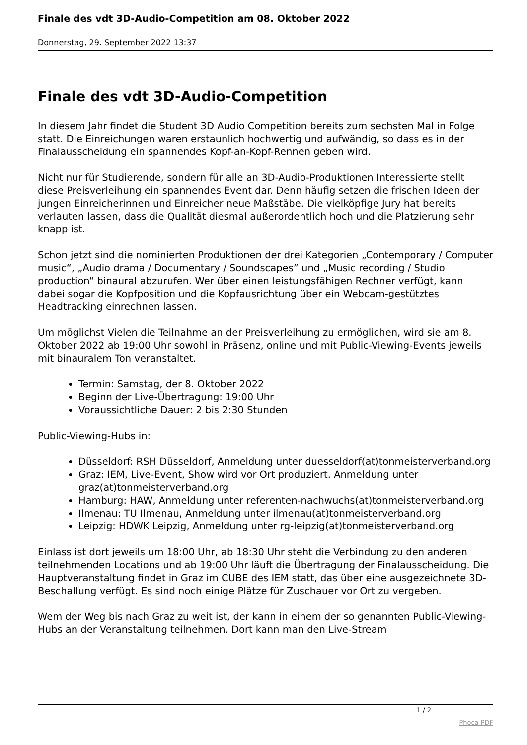Finale des vdt 3D-Audio-Competition am 08. Oktober 2022
Donnerstag, 29. September 2022 13:37
Finale des vdt 3D-Audio-Competition
In diesem Jahr findet die Student 3D Audio Competition bereits zum sechsten Mal in Folge statt. Die Einreichungen waren erstaunlich hochwertig und aufwändig, so dass es in der Finalausscheidung ein spannendes Kopf-an-Kopf-Rennen geben wird.
Nicht nur für Studierende, sondern für alle an 3D-Audio-Produktionen Interessierte stellt diese Preisverleihung ein spannendes Event dar. Denn häufig setzen die frischen Ideen der jungen Einreicherinnen und Einreicher neue Maßstäbe. Die vielköpfige Jury hat bereits verlauten lassen, dass die Qualität diesmal außerordentlich hoch und die Platzierung sehr knapp ist.
Schon jetzt sind die nominierten Produktionen der drei Kategorien „Contemporary / Computer music“, „Audio drama / Documentary / Soundscapes” und „Music recording / Studio production“ binaural abzurufen. Wer über einen leistungsfähigen Rechner verfügt, kann dabei sogar die Kopfposition und die Kopfausrichtung über ein Webcam-gestütztes Headtracking einrechnen lassen.
Um möglichst Vielen die Teilnahme an der Preisverleihung zu ermöglichen, wird sie am 8. Oktober 2022 ab 19:00 Uhr sowohl in Präsenz, online und mit Public-Viewing-Events jeweils mit binauralem Ton veranstaltet.
Termin: Samstag, der 8. Oktober 2022
Beginn der Live-Übertragung: 19:00 Uhr
Voraussichtliche Dauer: 2 bis 2:30 Stunden
Public-Viewing-Hubs in:
Düsseldorf: RSH Düsseldorf, Anmeldung unter duesseldorf(at)tonmeisterverband.org
Graz: IEM, Live-Event, Show wird vor Ort produziert. Anmeldung unter graz(at)tonmeisterverband.org
Hamburg: HAW, Anmeldung unter referenten-nachwuchs(at)tonmeisterverband.org
Ilmenau: TU Ilmenau, Anmeldung unter ilmenau(at)tonmeisterverband.org
Leipzig: HDWK Leipzig, Anmeldung unter rg-leipzig(at)tonmeisterverband.org
Einlass ist dort jeweils um 18:00 Uhr, ab 18:30 Uhr steht die Verbindung zu den anderen teilnehmenden Locations und ab 19:00 Uhr läuft die Übertragung der Finalausscheidung. Die Hauptveranstaltung findet in Graz im CUBE des IEM statt, das über eine ausgezeichnete 3D-Beschallung verfügt. Es sind noch einige Plätze für Zuschauer vor Ort zu vergeben.
Wem der Weg bis nach Graz zu weit ist, der kann in einem der so genannten Public-Viewing-Hubs an der Veranstaltung teilnehmen. Dort kann man den Live-Stream
1 / 2
Phoca PDF